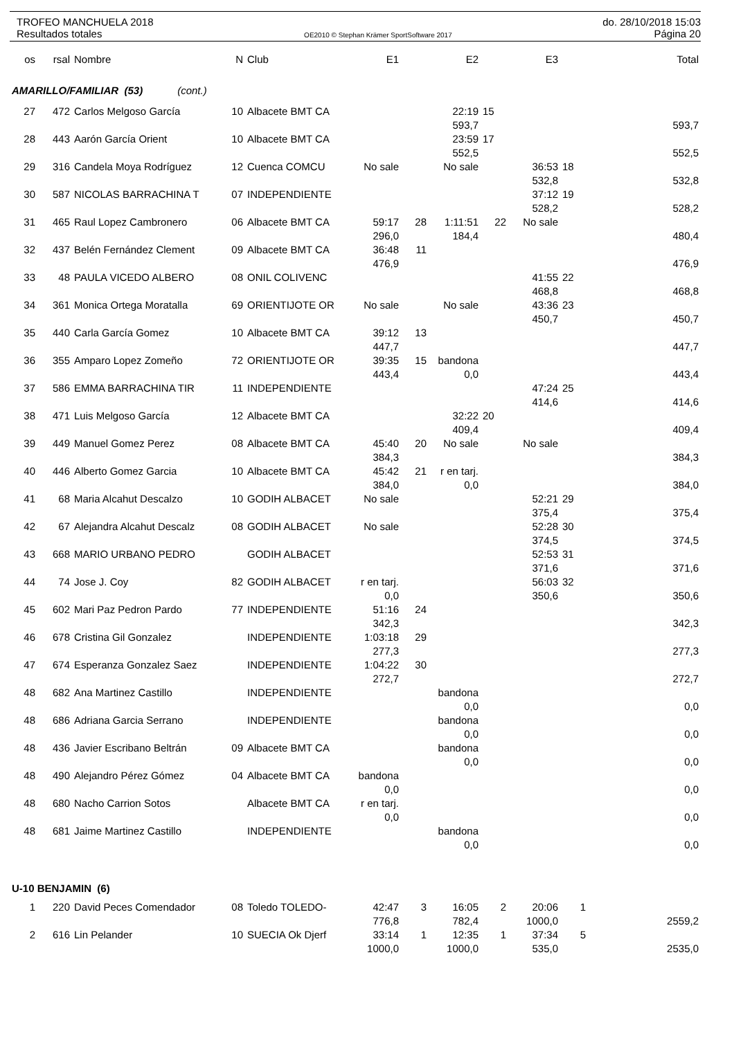TROFEO MANCHUELA 2018 do. 28/10/2018 15:03
Resultados totales OE2010 © Stephan Krämer SportSoftware 2017 Página 20
| os | rsal | Nombre | N | Club | E1 | | E2 | | E3 | | Total |
| --- | --- | --- | --- | --- | --- | --- | --- | --- | --- | --- | --- |
| AMARILLO/FAMILIAR (53) (cont.) | | | | | | | | | | | |
| 27 | 472 | Carlos Melgoso García | 10 | Albacete BMT CA | | | 22:19 | 15 | | | |
| | | | | | | | 593,7 | | | | 593,7 |
| 28 | 443 | Aarón García Orient | 10 | Albacete BMT CA | | | 23:59 | 17 | | | |
| | | | | | | | 552,5 | | | | 552,5 |
| 29 | 316 | Candela Moya Rodríguez | 12 | Cuenca COMCU | No sale | | No sale | | 36:53 | 18 | |
| | | | | | | | | | 532,8 | | 532,8 |
| 30 | 587 | NICOLAS BARRACHINA T | 07 | INDEPENDIENTE | | | | | 37:12 | 19 | |
| | | | | | | | | | 528,2 | | 528,2 |
| 31 | 465 | Raul Lopez Cambronero | 06 | Albacete BMT CA | 59:17 | 28 | 1:11:51 | 22 | No sale | | |
| | | | | | 296,0 | | 184,4 | | | | 480,4 |
| 32 | 437 | Belén Fernández Clement | 09 | Albacete BMT CA | 36:48 | 11 | | | | | |
| | | | | | 476,9 | | | | | | 476,9 |
| 33 | 48 | PAULA VICEDO ALBERO | 08 | ONIL COLIVENC | | | | | 41:55 | 22 | |
| | | | | | | | | | 468,8 | | 468,8 |
| 34 | 361 | Monica Ortega Moratalla | 69 | ORIENTIJOTE OR | No sale | | No sale | | 43:36 | 23 | |
| | | | | | | | | | 450,7 | | 450,7 |
| 35 | 440 | Carla García Gomez | 10 | Albacete BMT CA | 39:12 | 13 | | | | | |
| | | | | | 447,7 | | | | | | 447,7 |
| 36 | 355 | Amparo Lopez Zomeño | 72 | ORIENTIJOTE OR | 39:35 | 15 | bandona | | | | |
| | | | | | 443,4 | | 0,0 | | | | 443,4 |
| 37 | 586 | EMMA BARRACHINA TIR | 11 | INDEPENDIENTE | | | | | 47:24 | 25 | |
| | | | | | | | | | 414,6 | | 414,6 |
| 38 | 471 | Luis Melgoso García | 12 | Albacete BMT CA | | | 32:22 | 20 | | | |
| | | | | | | | 409,4 | | | | 409,4 |
| 39 | 449 | Manuel Gomez Perez | 08 | Albacete BMT CA | 45:40 | 20 | No sale | | No sale | | |
| | | | | | 384,3 | | | | | | 384,3 |
| 40 | 446 | Alberto Gomez Garcia | 10 | Albacete BMT CA | 45:42 | 21 | r en tarj. | | | | |
| | | | | | 384,0 | | 0,0 | | | | 384,0 |
| 41 | 68 | Maria Alcahut Descalzo | 10 | GODIH ALBACET | No sale | | | | 52:21 | 29 | |
| | | | | | | | | | 375,4 | | 375,4 |
| 42 | 67 | Alejandra Alcahut Descalz | 08 | GODIH ALBACET | No sale | | | | 52:28 | 30 | |
| | | | | | | | | | 374,5 | | 374,5 |
| 43 | 668 | MARIO URBANO PEDRO | | GODIH ALBACET | | | | | 52:53 | 31 | |
| | | | | | | | | | 371,6 | | 371,6 |
| 44 | 74 | Jose J. Coy | 82 | GODIH ALBACET | r en tarj. | | | | 56:03 | 32 | |
| | | | | | 0,0 | | | | 350,6 | | 350,6 |
| 45 | 602 | Mari Paz Pedron Pardo | 77 | INDEPENDIENTE | 51:16 | 24 | | | | | |
| | | | | | 342,3 | | | | | | 342,3 |
| 46 | 678 | Cristina Gil Gonzalez | | INDEPENDIENTE | 1:03:18 | 29 | | | | | |
| | | | | | 277,3 | | | | | | 277,3 |
| 47 | 674 | Esperanza Gonzalez Saez | | INDEPENDIENTE | 1:04:22 | 30 | | | | | |
| | | | | | 272,7 | | | | | | 272,7 |
| 48 | 682 | Ana Martinez Castillo | | INDEPENDIENTE | | | bandona | | | | |
| | | | | | | | 0,0 | | | | 0,0 |
| 48 | 686 | Adriana Garcia Serrano | | INDEPENDIENTE | | | bandona | | | | |
| | | | | | | | 0,0 | | | | 0,0 |
| 48 | 436 | Javier Escribano Beltrán | 09 | Albacete BMT CA | | | bandona | | | | |
| | | | | | | | 0,0 | | | | 0,0 |
| 48 | 490 | Alejandro Pérez Gómez | 04 | Albacete BMT CA | bandona | | | | | | |
| | | | | | 0,0 | | | | | | 0,0 |
| 48 | 680 | Nacho Carrion Sotos | | Albacete BMT CA | r en tarj. | | | | | | |
| | | | | | 0,0 | | | | | | 0,0 |
| 48 | 681 | Jaime Martinez Castillo | | INDEPENDIENTE | | | bandona | | | | |
| | | | | | | | 0,0 | | | | 0,0 |
| U-10 BENJAMIN (6) | | | | | | | | | | | |
| 1 | 220 | David Peces Comendador | 08 | Toledo TOLEDO- | 42:47 | 3 | 16:05 | 2 | 20:06 | 1 | |
| | | | | | 776,8 | | 782,4 | | 1000,0 | | 2559,2 |
| 2 | 616 | Lin Pelander | 10 | SUECIA Ok Djerf | 33:14 | 1 | 12:35 | 1 | 37:34 | 5 | |
| | | | | | 1000,0 | | 1000,0 | | 535,0 | | 2535,0 |